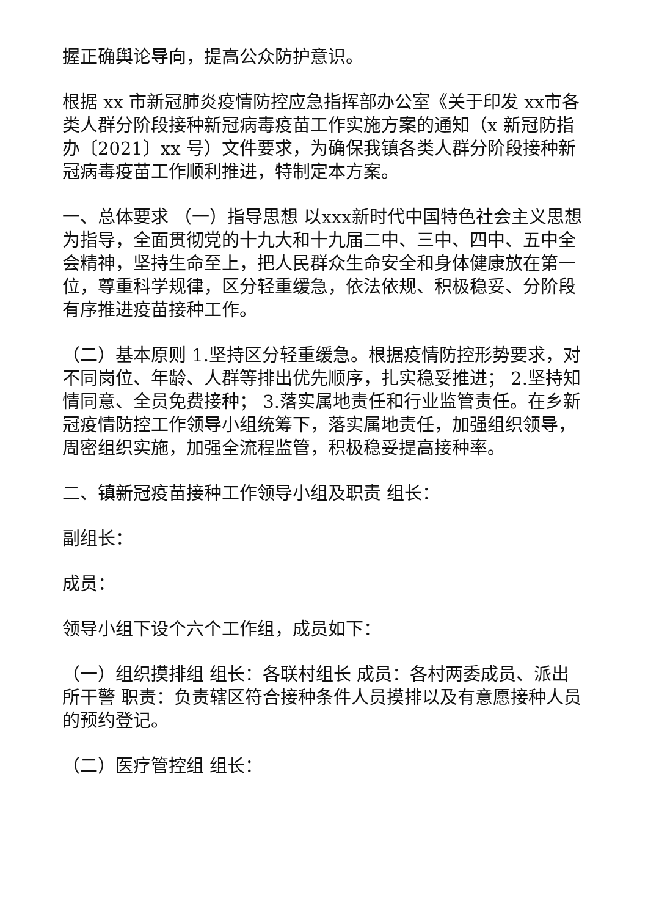握正确舆论导向，提高公众防护意识。
根据 xx 市新冠肺炎疫情防控应急指挥部办公室《关于印发 xx市各类人群分阶段接种新冠病毒疫苗工作实施方案的通知（x 新冠防指办〔2021〕xx 号）文件要求，为确保我镇各类人群分阶段接种新冠病毒疫苗工作顺利推进，特制定本方案。
一、总体要求 （一）指导思想 以xxx新时代中国特色社会主义思想为指导，全面贯彻党的十九大和十九届二中、三中、四中、五中全会精神，坚持生命至上，把人民群众生命安全和身体健康放在第一位，尊重科学规律，区分轻重缓急，依法依规、积极稳妥、分阶段有序推进疫苗接种工作。
（二）基本原则 1.坚持区分轻重缓急。根据疫情防控形势要求，对不同岗位、年龄、人群等排出优先顺序，扎实稳妥推进； 2.坚持知情同意、全员免费接种； 3.落实属地责任和行业监管责任。在乡新冠疫情防控工作领导小组统筹下，落实属地责任，加强组织领导，周密组织实施，加强全流程监管，积极稳妥提高接种率。
二、镇新冠疫苗接种工作领导小组及职责 组长：
副组长：
成员：
领导小组下设个六个工作组，成员如下：
（一）组织摸排组 组长：各联村组长 成员：各村两委成员、派出所干警 职责：负责辖区符合接种条件人员摸排以及有意愿接种人员的预约登记。
（二）医疗管控组 组长：